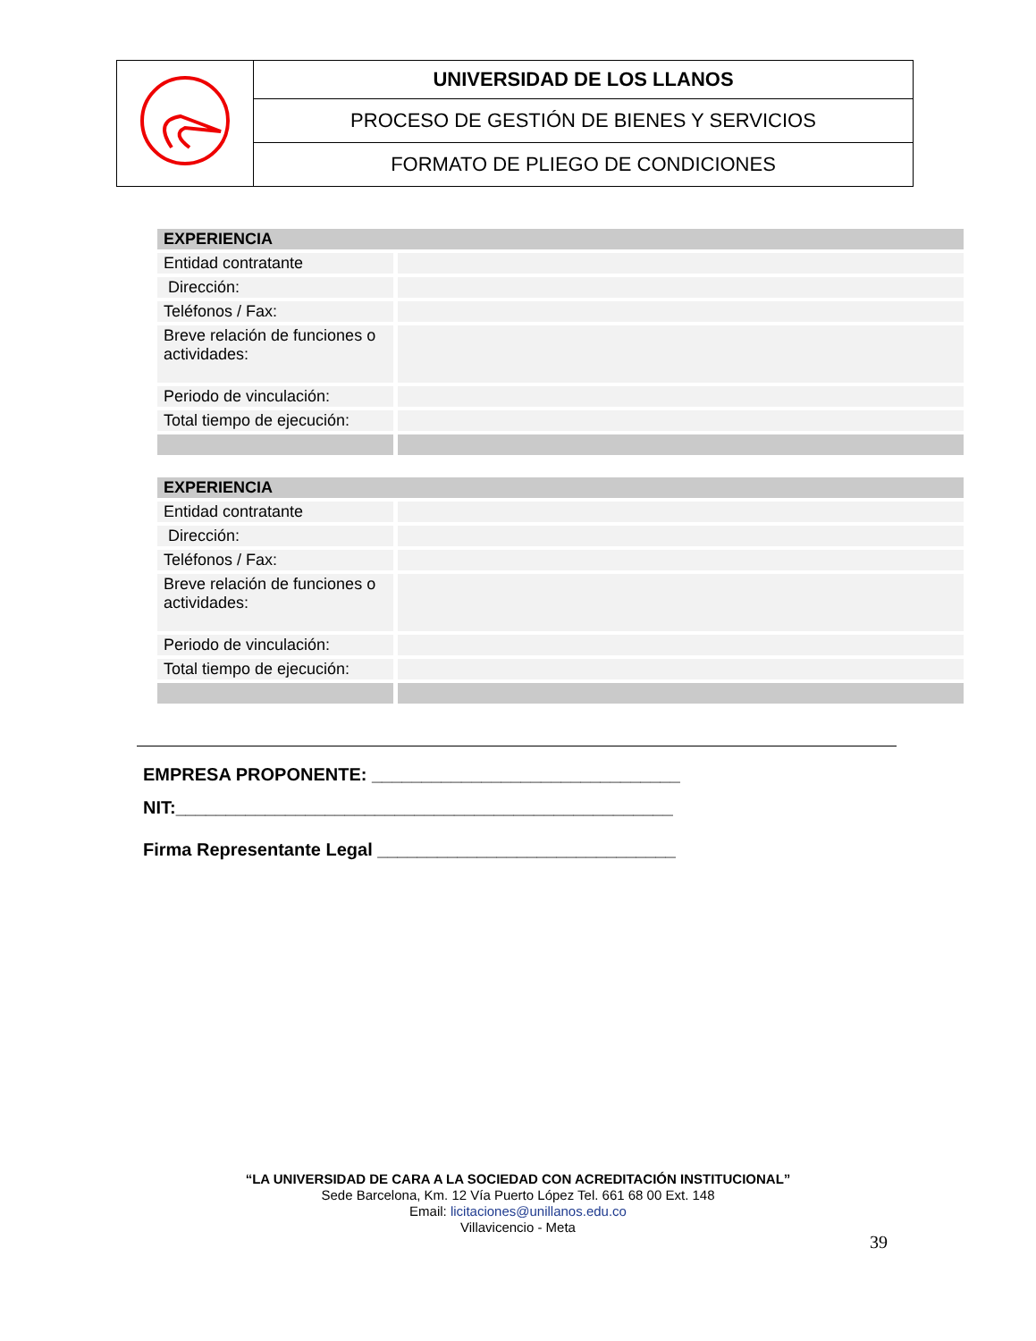| | UNIVERSIDAD DE LOS LLANOS |
| | PROCESO DE GESTIÓN DE BIENES Y SERVICIOS |
| | FORMATO DE PLIEGO DE CONDICIONES |
| EXPERIENCIA | |
| Entidad contratante | |
| Dirección: | |
| Teléfonos / Fax: | |
| Breve relación de funciones o actividades: | |
| Periodo de vinculación: | |
| Total tiempo de ejecución: | |
| EXPERIENCIA | |
| Entidad contratante | |
| Dirección: | |
| Teléfonos / Fax: | |
| Breve relación de funciones o actividades: | |
| Periodo de vinculación: | |
| Total tiempo de ejecución: | |
EMPRESA PROPONENTE: _______________________________
NIT:__________________________________________________
Firma Representante Legal ______________________________
“LA UNIVERSIDAD DE CARA A LA SOCIEDAD CON ACREDITACIÓN INSTITUCIONAL”
Sede Barcelona, Km. 12 Vía Puerto López Tel. 661 68 00 Ext. 148
Email: licitaciones@unillanos.edu.co
Villavicencio - Meta
39